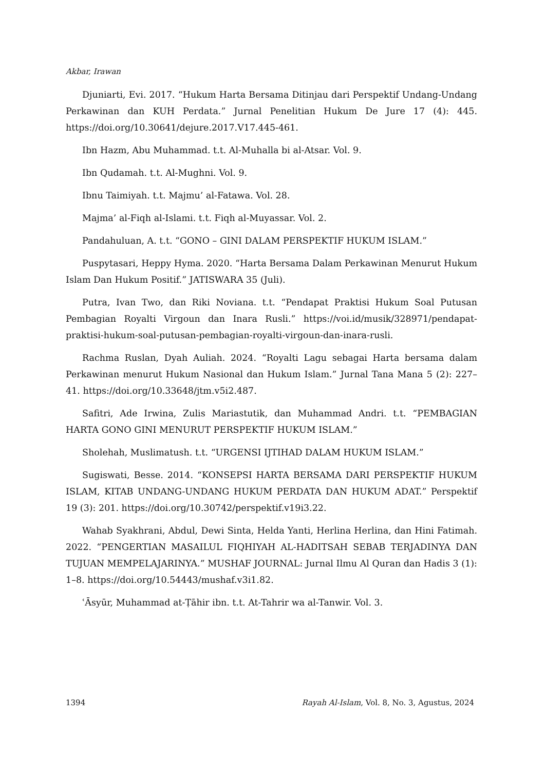Akbar, Irawan
Djuniarti, Evi. 2017. “Hukum Harta Bersama Ditinjau dari Perspektif Undang-Undang Perkawinan dan KUH Perdata.” Jurnal Penelitian Hukum De Jure 17 (4): 445. https://doi.org/10.30641/dejure.2017.V17.445-461.
Ibn Hazm, Abu Muhammad. t.t. Al-Muhalla bi al-Atsar. Vol. 9.
Ibn Qudamah. t.t. Al-Mughni. Vol. 9.
Ibnu Taimiyah. t.t. Majmu’ al-Fatawa. Vol. 28.
Majma’ al-Fiqh al-Islami. t.t. Fiqh al-Muyassar. Vol. 2.
Pandahuluan, A. t.t. “GONO – GINI DALAM PERSPEKTIF HUKUM ISLAM.”
Puspytasari, Heppy Hyma. 2020. “Harta Bersama Dalam Perkawinan Menurut Hukum Islam Dan Hukum Positif.” JATISWARA 35 (Juli).
Putra, Ivan Two, dan Riki Noviana. t.t. “Pendapat Praktisi Hukum Soal Putusan Pembagian Royalti Virgoun dan Inara Rusli.” https://voi.id/musik/328971/pendapat-praktisi-hukum-soal-putusan-pembagian-royalti-virgoun-dan-inara-rusli.
Rachma Ruslan, Dyah Auliah. 2024. “Royalti Lagu sebagai Harta bersama dalam Perkawinan menurut Hukum Nasional dan Hukum Islam.” Jurnal Tana Mana 5 (2): 227–41. https://doi.org/10.33648/jtm.v5i2.487.
Safitri, Ade Irwina, Zulis Mariastutik, dan Muhammad Andri. t.t. “PEMBAGIAN HARTA GONO GINI MENURUT PERSPEKTIF HUKUM ISLAM.”
Sholehah, Muslimatush. t.t. “URGENSI IJTIHAD DALAM HUKUM ISLAM.”
Sugiswati, Besse. 2014. “KONSEPSI HARTA BERSAMA DARI PERSPEKTIF HUKUM ISLAM, KITAB UNDANG-UNDANG HUKUM PERDATA DAN HUKUM ADAT.” Perspektif 19 (3): 201. https://doi.org/10.30742/perspektif.v19i3.22.
Wahab Syakhrani, Abdul, Dewi Sinta, Helda Yanti, Herlina Herlina, dan Hini Fatimah. 2022. “PENGERTIAN MASAILUL FIQHIYAH AL-HADITSAH SEBAB TERJADINYA DAN TUJUAN MEMPELAJARINYA.” MUSHAF JOURNAL: Jurnal Ilmu Al Quran dan Hadis 3 (1): 1–8. https://doi.org/10.54443/mushaf.v3i1.82.
ʿĀsyūr, Muhammad at-Ṭāhir ibn. t.t. At-Tahrir wa al-Tanwir. Vol. 3.
1394 Rayah Al-Islam, Vol. 8, No. 3, Agustus, 2024